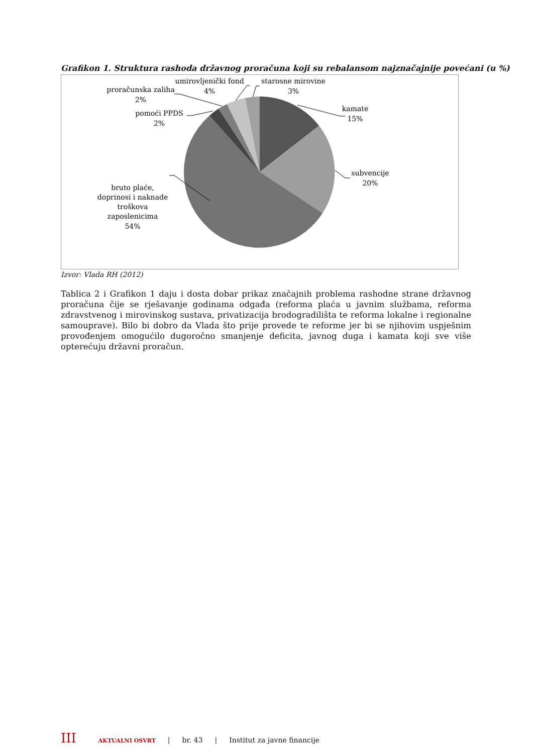Grafikon 1. Struktura rashoda državnog proračuna koji su rebalansom najznačajnije povećani (u %)
kamate
15%
subvencije
20%
bruto plaće,
doprinosi i naknade
troškova
zaposlenicima
54%
pomoći PPDS
2%
proračunska zaliha
2%
umirovljenički fond
4%
starosne mirovine
3%
Izvor: Vlada RH (2012)
Tablica 2 i Grafikon 1 daju i dosta dobar prikaz značajnih problema rashodne strane državnog proračuna čije se rješavanje godinama odgađa (reforma plaća u javnim službama, reforma zdravstvenog i mirovinskog sustava, privatizacija brodogradilišta te reforma lokalne i regionalne samouprave). Bilo bi dobro da Vlada što prije provede te reforme jer bi se njihovim uspješnim provođenjem omogućilo dugoročno smanjenje deficita, javnog duga i kamata koji sve više opterećuju državni proračun.
III AKTUALNI OSVRT | br. 43 | Institut za javne financije